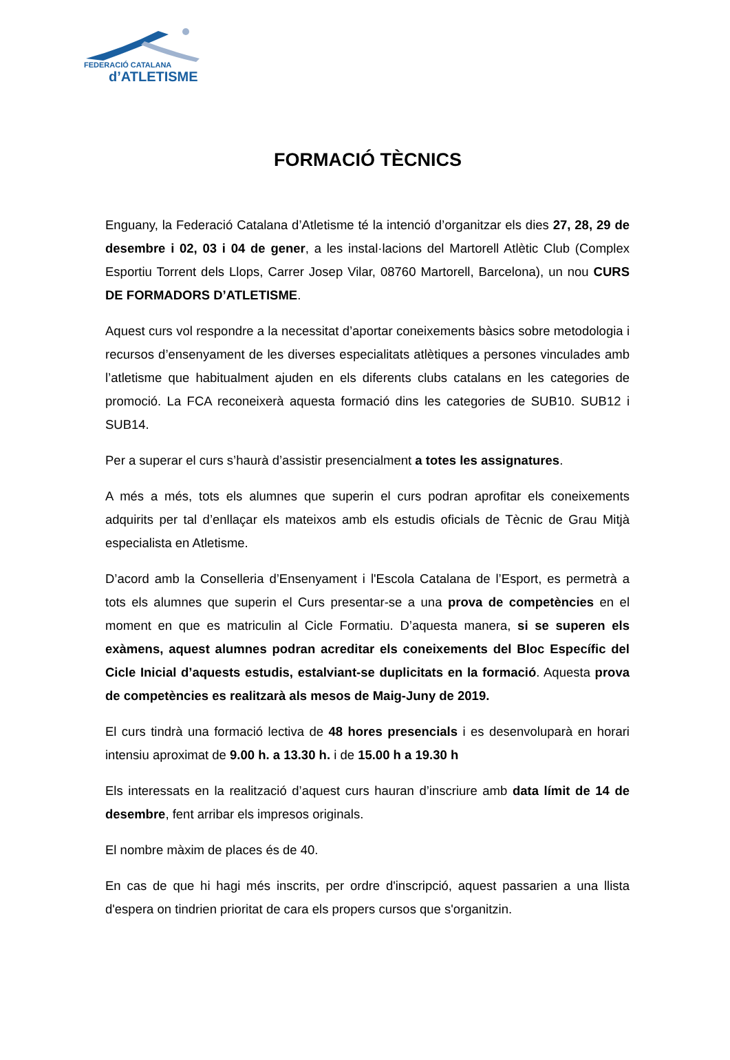FEDERACIÓ CATALANA
d’ATLETISME
FORMACIÓ TÈCNICS
Enguany, la Federació Catalana d’Atletisme té la intenció d’organitzar els dies 27, 28, 29 de desembre i 02, 03 i 04 de gener, a les instal·lacions del Martorell Atlètic Club (Complex Esportiu Torrent dels Llops, Carrer Josep Vilar, 08760 Martorell, Barcelona), un nou CURS DE FORMADORS D’ATLETISME.
Aquest curs vol respondre a la necessitat d’aportar coneixements bàsics sobre metodologia i recursos d’ensenyament de les diverses especialitats atlètiques a persones vinculades amb l’atletisme que habitualment ajuden en els diferents clubs catalans en les categories de promoció. La FCA reconeixerà aquesta formació dins les categories de SUB10. SUB12 i SUB14.
Per a superar el curs s’haurà d’assistir presencialment a totes les assignatures.
A més a més, tots els alumnes que superin el curs podran aprofitar els coneixements adquirits per tal d’enllaçar els mateixos amb els estudis oficials de Tècnic de Grau Mitjà especialista en Atletisme.
D’acord amb la Conselleria d’Ensenyament i l'Escola Catalana de l’Esport, es permetrà a tots els alumnes que superin el Curs presentar-se a una prova de competències en el moment en que es matriculin al Cicle Formatiu. D’aquesta manera, si se superen els exàmens, aquest alumnes podran acreditar els coneixements del Bloc Específic del Cicle Inicial d’aquests estudis, estalviant-se duplicitats en la formació. Aquesta prova de competències es realitzarà als mesos de Maig-Juny de 2019.
El curs tindrà una formació lectiva de 48 hores presencials i es desenvoluparà en horari intensiu aproximat de 9.00 h. a 13.30 h. i de 15.00 h a 19.30 h
Els interessats en la realització d’aquest curs hauran d’inscriure amb data límit de 14 de desembre, fent arribar els impresos originals.
El nombre màxim de places és de 40.
En cas de que hi hagi més inscrits, per ordre d'inscripció, aquest passarien a una llista d'espera on tindrien prioritat de cara els propers cursos que s'organitzin.